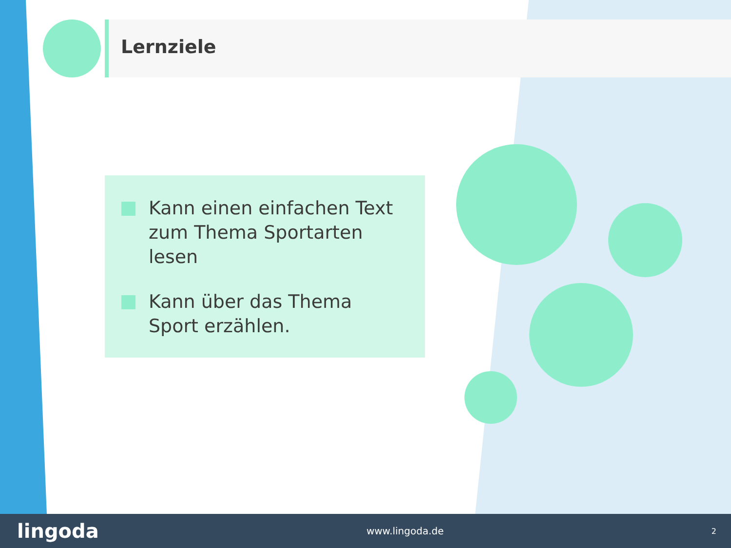Lernziele
Kann einen einfachen Text zum Thema Sportarten lesen
Kann über das Thema Sport erzählen.
lingoda www.lingoda.de 2